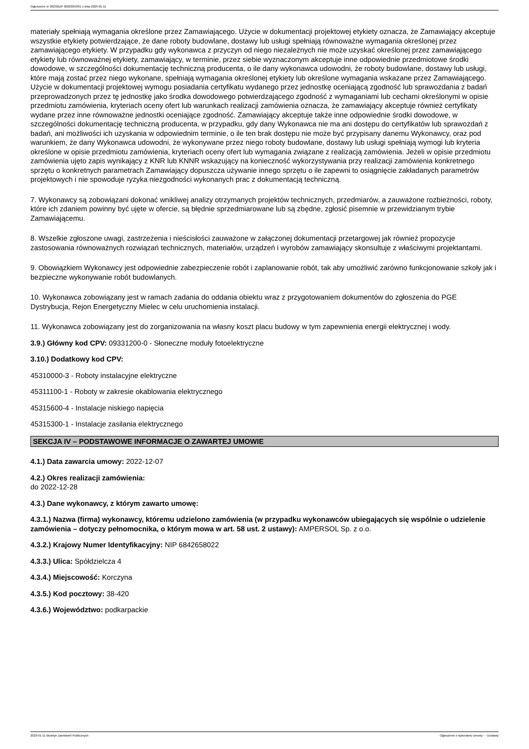Ogłoszenie nr 2023/BZP 00023053/01 z dnia 2023-01-11
materiały spełniają wymagania określone przez Zamawiającego. Użycie w dokumentacji projektowej etykiety oznacza, że Zamawiający akceptuje wszystkie etykiety potwierdzające, że dane roboty budowlane, dostawy lub usługi spełniają równoważne wymagania określonej przez zamawiającego etykiety. W przypadku gdy wykonawca z przyczyn od niego niezależnych nie może uzyskać określonej przez zamawiającego etykiety lub równoważnej etykiety, zamawiający, w terminie, przez siebie wyznaczonym akceptuje inne odpowiednie przedmiotowe środki dowodowe, w szczególności dokumentację techniczną producenta, o ile dany wykonawca udowodni, że roboty budowlane, dostawy lub usługi, które mają zostać przez niego wykonane, spełniają wymagania określonej etykiety lub określone wymagania wskazane przez Zamawiającego. Użycie w dokumentacji projektowej wymogu posiadania certyfikatu wydanego przez jednostkę oceniającą zgodność lub sprawozdania z badań przeprowadzonych przez tę jednostkę jako środka dowodowego potwierdzającego zgodność z wymaganiami lub cechami określonymi w opisie przedmiotu zamówienia, kryteriach oceny ofert lub warunkach realizacji zamówienia oznacza, że zamawiający akceptuje również certyfikaty wydane przez inne równoważne jednostki oceniające zgodność. Zamawiający akceptuje także inne odpowiednie środki dowodowe, w szczególności dokumentację techniczną producenta, w przypadku, gdy dany Wykonawca nie ma ani dostępu do certyfikatów lub sprawozdań z badań, ani możliwości ich uzyskania w odpowiednim terminie, o ile ten brak dostępu nie może być przypisany danemu Wykonawcy, oraz pod warunkiem, że dany Wykonawca udowodni, że wykonywane przez niego roboty budowlane, dostawy lub usługi spełniają wymogi lub kryteria określone w opisie przedmiotu zamówienia, kryteriach oceny ofert lub wymagania związane z realizacją zamówienia. Jeżeli w opisie przedmiotu zamówienia ujęto zapis wynikający z KNR lub KNNR wskazujący na konieczność wykorzystywania przy realizacji zamówienia konkretnego sprzętu o konkretnych parametrach Zamawiający dopuszcza używanie innego sprzętu o ile zapewni to osiągnięcie zakładanych parametrów projektowych i nie spowoduje ryzyka niezgodności wykonanych prac z dokumentacją techniczną.
7. Wykonawcy są zobowiązani dokonać wnikliwej analizy otrzymanych projektów technicznych, przedmiarów, a zauważone rozbieżności, roboty, które ich zdaniem powinny być ujęte w ofercie, są błędnie sprzedmiarowane lub są zbędne, zgłosić pisemnie w przewidzianym trybie Zamawiającemu.
8. Wszelkie zgłoszone uwagi, zastrzeżenia i nieścisłości zauważone w załączonej dokumentacji przetargowej jak również propozycje zastosowania równoważnych rozwiązań technicznych, materiałów, urządzeń i wyrobów zamawiający skonsultuje z właściwymi projektantami.
9. Obowiązkiem Wykonawcy jest odpowiednie zabezpieczenie robót i zaplanowanie robót, tak aby umożliwić zarówno funkcjonowanie szkoły jak i bezpieczne wykonywanie robót budowlanych.
10. Wykonawca zobowiązany jest w ramach zadania do oddania obiektu wraz z przygotowaniem dokumentów do zgłoszenia do PGE Dystrybucja, Rejon Energetyczny Mielec w celu uruchomienia instalacji.
11. Wykonawca zobowiązany jest do zorganizowania na własny koszt placu budowy w tym zapewnienia energii elektrycznej i wody.
3.9.) Główny kod CPV: 09331200-0 - Słoneczne moduły fotoelektryczne
3.10.) Dodatkowy kod CPV:
45310000-3 - Roboty instalacyjne elektryczne
45311100-1 - Roboty w zakresie okablowania elektrycznego
45315600-4 - Instalacje niskiego napięcia
45315300-1 - Instalacje zasilania elektrycznego
SEKCJA IV – PODSTAWOWE INFORMACJE O ZAWARTEJ UMOWIE
4.1.) Data zawarcia umowy: 2022-12-07
4.2.) Okres realizacji zamówienia:
do 2022-12-28
4.3.) Dane wykonawcy, z którym zawarto umowę:
4.3.1.) Nazwa (firma) wykonawcy, któremu udzielono zamówienia (w przypadku wykonawców ubiegających się wspólnie o udzielenie zamówienia – dotyczy pełnomocnika, o którym mowa w art. 58 ust. 2 ustawy): AMPERSOL Sp. z o.o.
4.3.2.) Krajowy Numer Identyfikacyjny: NIP 6842658022
4.3.3.) Ulica: Spółdzielcza 4
4.3.4.) Miejscowość: Korczyna
4.3.5.) Kod pocztowy: 38-420
4.3.6.) Województwo: podkarpackie
2023-01-11 Biuletyn Zamówień Publicznych Ogłoszenie o wykonaniu umowy - - Dostawy